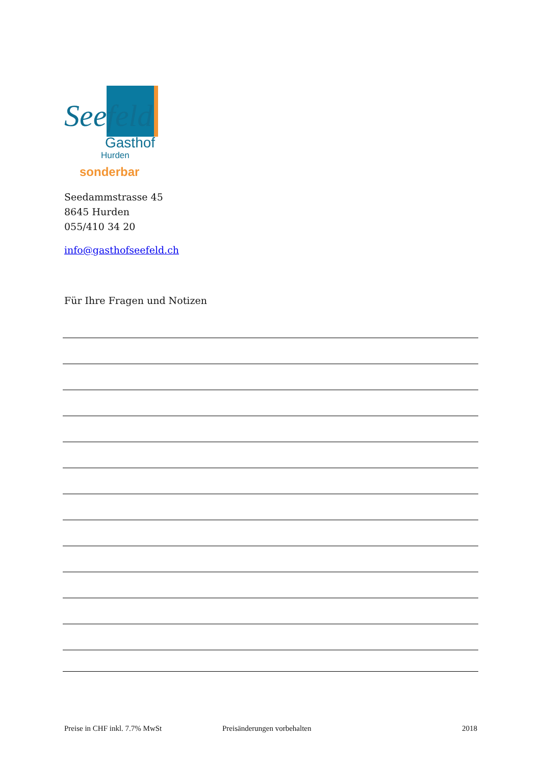Seefeld
Gasthof
Hurden
sonderbar
Seedammstrasse 45
8645 Hurden
055/410 34 20
info@gasthofseefeld.ch
Für Ihre Fragen und Notizen
Preise in CHF inkl. 7.7% MwSt Preisänderungen vorbehalten 2018